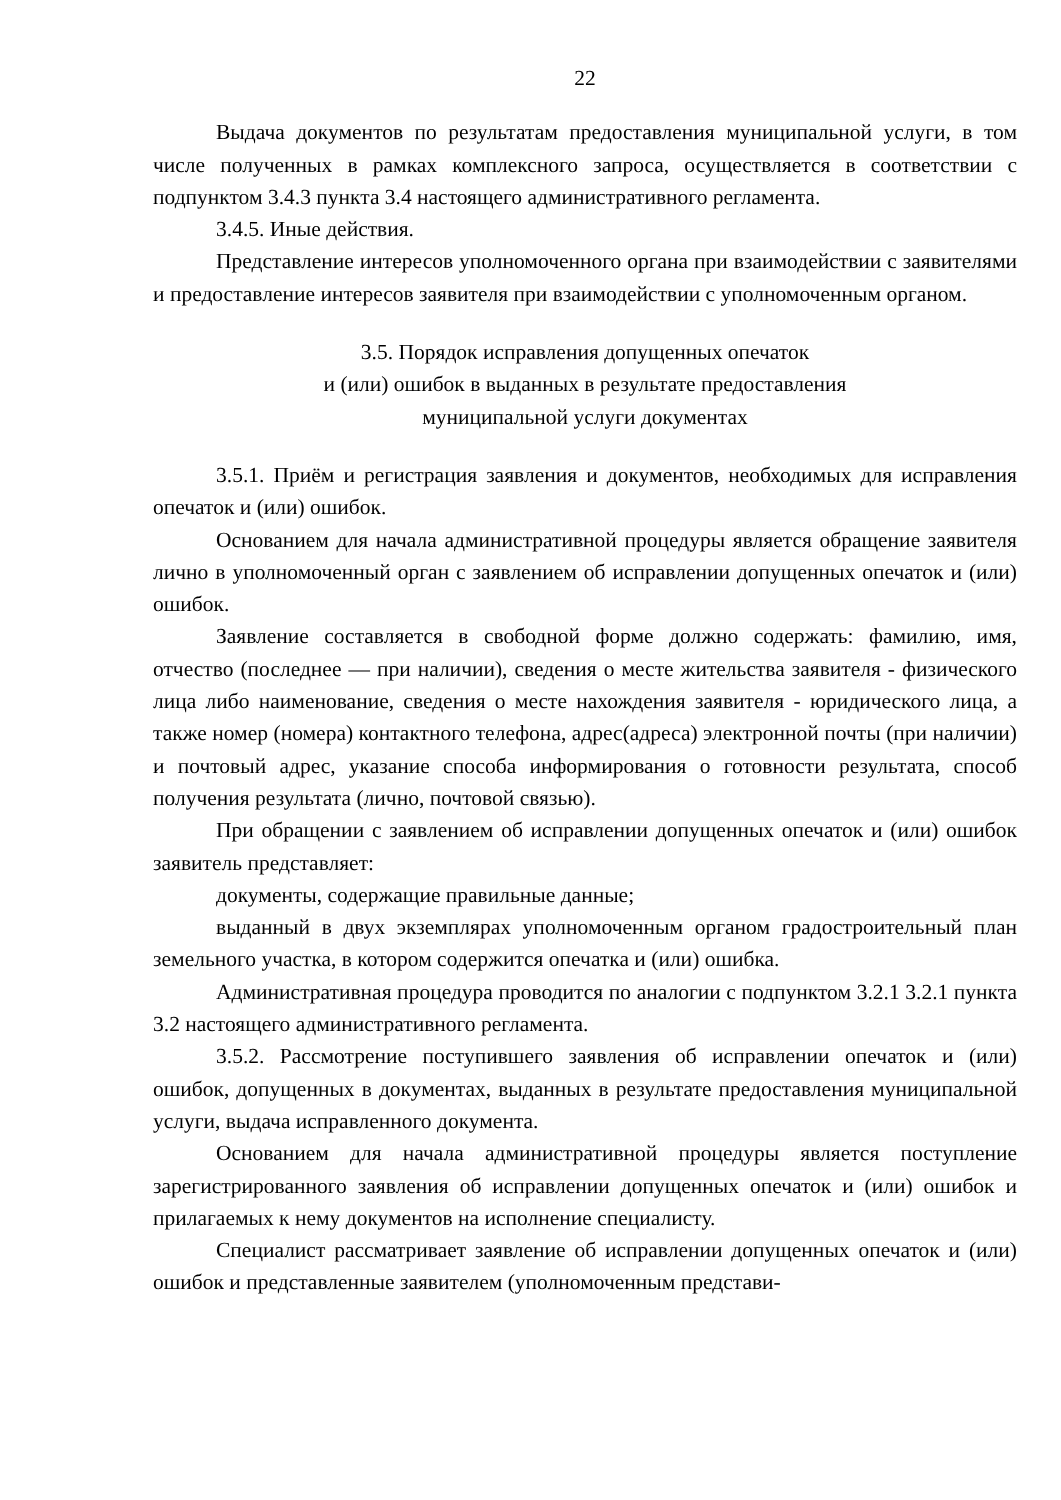22
Выдача документов по результатам предоставления муниципальной услуги, в том числе полученных в рамках комплексного запроса, осуществляется в соответствии с подпунктом 3.4.3 пункта 3.4 настоящего административного регламента.
3.4.5. Иные действия.
Представление интересов уполномоченного органа при взаимодействии с заявителями и предоставление интересов заявителя при взаимодействии с уполномоченным органом.
3.5. Порядок исправления допущенных опечаток
и (или) ошибок в выданных в результате предоставления
муниципальной услуги документах
3.5.1. Приём и регистрация заявления и документов, необходимых для исправления опечаток и (или) ошибок.
Основанием для начала административной процедуры является обращение заявителя лично в уполномоченный орган с заявлением об исправлении допущенных опечаток и (или) ошибок.
Заявление составляется в свободной форме должно содержать: фамилию, имя, отчество (последнее — при наличии), сведения о месте жительства заявителя - физического лица либо наименование, сведения о месте нахождения заявителя - юридического лица, а также номер (номера) контактного телефона, адрес(адреса) электронной почты (при наличии) и почтовый адрес, указание способа информирования о готовности результата, способ получения результата (лично, почтовой связью).
При обращении с заявлением об исправлении допущенных опечаток и (или) ошибок заявитель представляет:
документы, содержащие правильные данные;
выданный в двух экземплярах уполномоченным органом градостроительный план земельного участка, в котором содержится опечатка и (или) ошибка.
Административная процедура проводится по аналогии с подпунктом 3.2.1 3.2.1 пункта 3.2 настоящего административного регламента.
3.5.2. Рассмотрение поступившего заявления об исправлении опечаток и (или) ошибок, допущенных в документах, выданных в результате предоставления муниципальной услуги, выдача исправленного документа.
Основанием для начала административной процедуры является поступление зарегистрированного заявления об исправлении допущенных опечаток и (или) ошибок и прилагаемых к нему документов на исполнение специалисту.
Специалист рассматривает заявление об исправлении допущенных опечаток и (или) ошибок и представленные заявителем (уполномоченным представи-